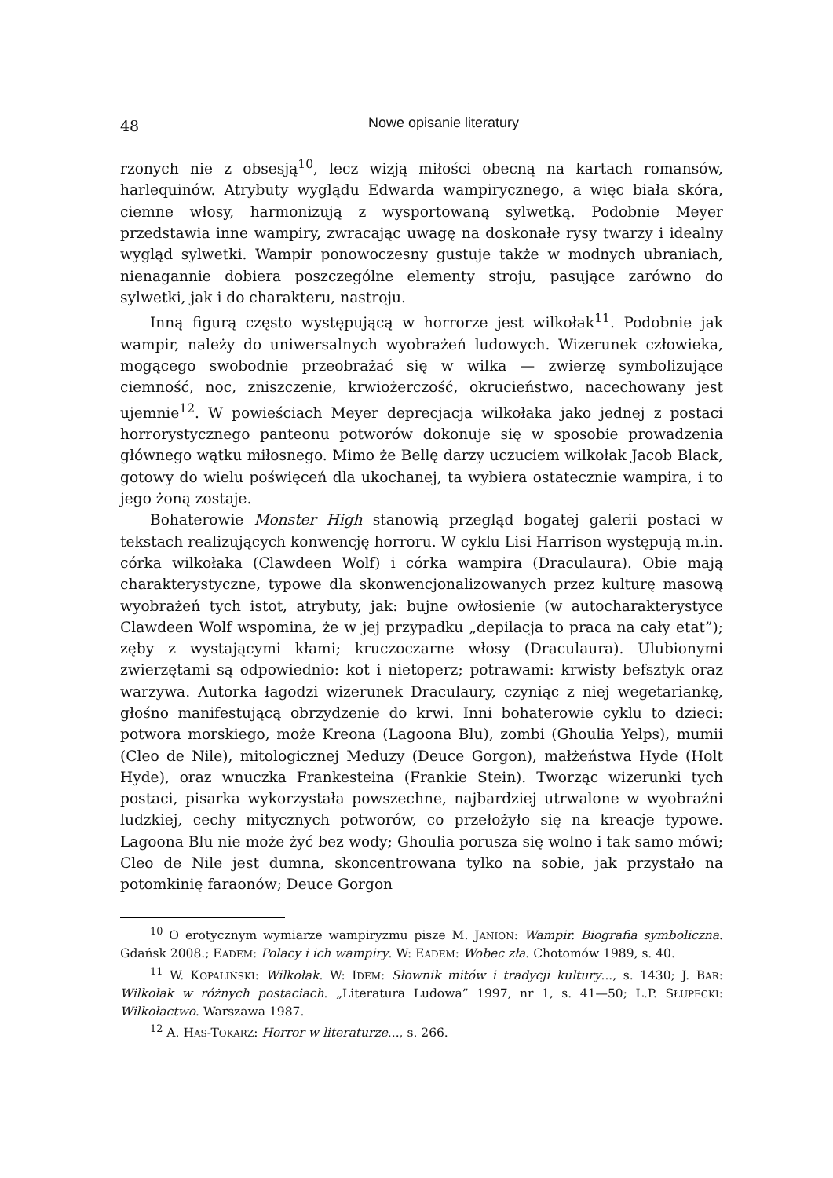48
Nowe opisanie literatury
rzonych nie z obsesją<sup>10</sup>, lecz wizją miłości obecną na kartach romansów, harlequinów. Atrybuty wyglądu Edwarda wampirycznego, a więc biała skóra, ciemne włosy, harmonizują z wysportowaną sylwetką. Podobnie Meyer przedstawia inne wampiry, zwracając uwagę na doskonałe rysy twarzy i idealny wygląd sylwetki. Wampir ponowoczesny gustuje także w modnych ubraniach, nienagannie dobiera poszczególne elementy stroju, pasujące zarówno do sylwetki, jak i do charakteru, nastroju.
Inną figurą często występującą w horrorze jest wilkołak<sup>11</sup>. Podobnie jak wampir, należy do uniwersalnych wyobrażeń ludowych. Wizerunek człowieka, mogącego swobodnie przeobrażać się w wilka — zwierzę symbolizujące ciemność, noc, zniszczenie, krwiożerczość, okrucieństwo, nacechowany jest ujemnie<sup>12</sup>. W powieściach Meyer deprecjacja wilkołaka jako jednej z postaci horrorystycznego panteonu potworów dokonuje się w sposobie prowadzenia głównego wątku miłosnego. Mimo że Bellę darzy uczuciem wilkołak Jacob Black, gotowy do wielu poświęceń dla ukochanej, ta wybiera ostatecznie wampira, i to jego żoną zostaje.
Bohaterowie Monster High stanowią przegląd bogatej galerii postaci w tekstach realizujących konwencję horroru. W cyklu Lisi Harrison występują m.in. córka wilkołaka (Clawdeen Wolf) i córka wampira (Draculaura). Obie mają charakterystyczne, typowe dla skonwencjonalizowanych przez kulturę masową wyobrażeń tych istot, atrybuty, jak: bujne owłosienie (w autocharakterystyce Clawdeen Wolf wspomina, że w jej przypadku „depilacja to praca na cały etat”); zęby z wystającymi kłami; kruczoczarne włosy (Draculaura). Ulubionymi zwierzętami są odpowiednio: kot i nietoperz; potrawami: krwisty befsztyk oraz warzywa. Autorka łagodzi wizerunek Draculaury, czyniąc z niej wegetariankę, głośno manifestującą obrzydzenie do krwi. Inni bohaterowie cyklu to dzieci: potwora morskiego, może Kreona (Lagoona Blu), zombi (Ghoulia Yelps), mumii (Cleo de Nile), mitologicznej Meduzy (Deuce Gorgon), małżeństwa Hyde (Holt Hyde), oraz wnuczka Frankesteina (Frankie Stein). Tworząc wizerunki tych postaci, pisarka wykorzystała powszechne, najbardziej utrwalone w wyobraźni ludzkiej, cechy mitycznych potworów, co przełożyło się na kreacje typowe. Lagoona Blu nie może żyć bez wody; Ghoulia porusza się wolno i tak samo mówi; Cleo de Nile jest dumna, skoncentrowana tylko na sobie, jak przystało na potomkinię faraonów; Deuce Gorgon
<sup>10</sup> O erotycznym wymiarze wampiryzmu pisze M. JANION: Wampir. Biografia symboliczna. Gdańsk 2008.; EADEM: Polacy i ich wampiry. W: EADEM: Wobec zła. Chotomów 1989, s. 40.
<sup>11</sup> W. KOPALIŃSKI: Wilkołak. W: IDEM: Słownik mitów i tradycji kultury..., s. 1430; J. BAR: Wilkołak w różnych postaciach. „Literatura Ludowa” 1997, nr 1, s. 41—50; L.P. SŁUPECKI: Wilkołactwo. Warszawa 1987.
<sup>12</sup> A. HAS-TOKARZ: Horror w literaturze..., s. 266.